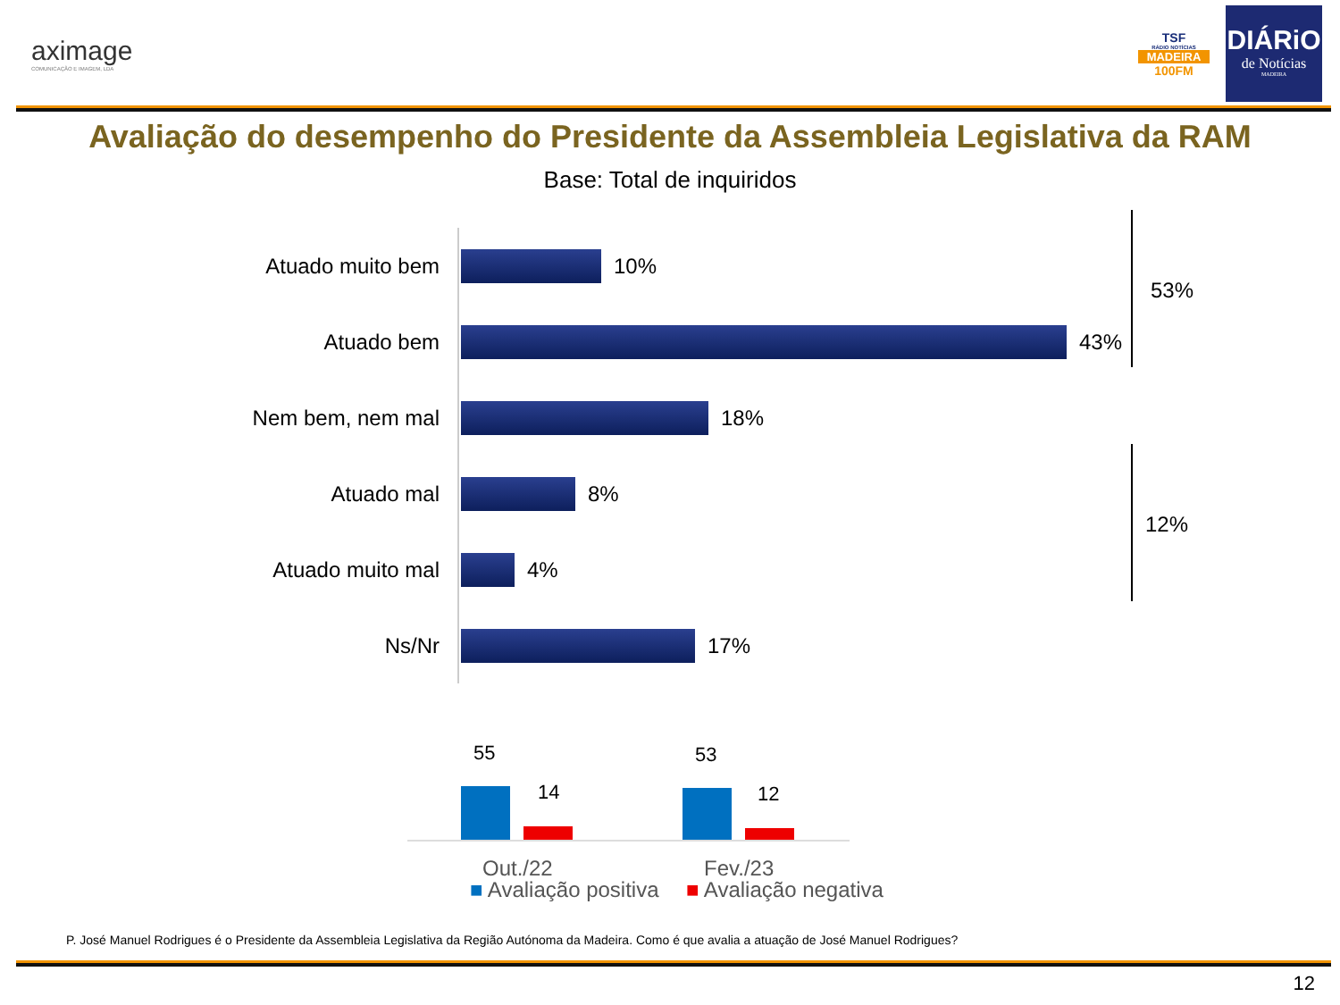aximage
COMUNICAÇÃO E IMAGEM, LDA
TSF
RÁDIO NOTÍCIAS
MADEIRA
100FM
DIÁRiO
de Notícias
MADEIRA
Avaliação do desempenho do Presidente da Assembleia Legislativa da RAM
Base: Total de inquiridos
Atuado muito bem 10%
Atuado bem 43%
Nem bem, nem mal 18%
Atuado mal 8%
Atuado muito mal 4%
Ns/Nr 17%
53%
12%
55
14
53
12
Out./22 Fev./23
■ Avaliação positiva ■ Avaliação negativa
P. José Manuel Rodrigues é o Presidente da Assembleia Legislativa da Região Autónoma da Madeira. Como é que avalia a atuação de José Manuel Rodrigues?
12